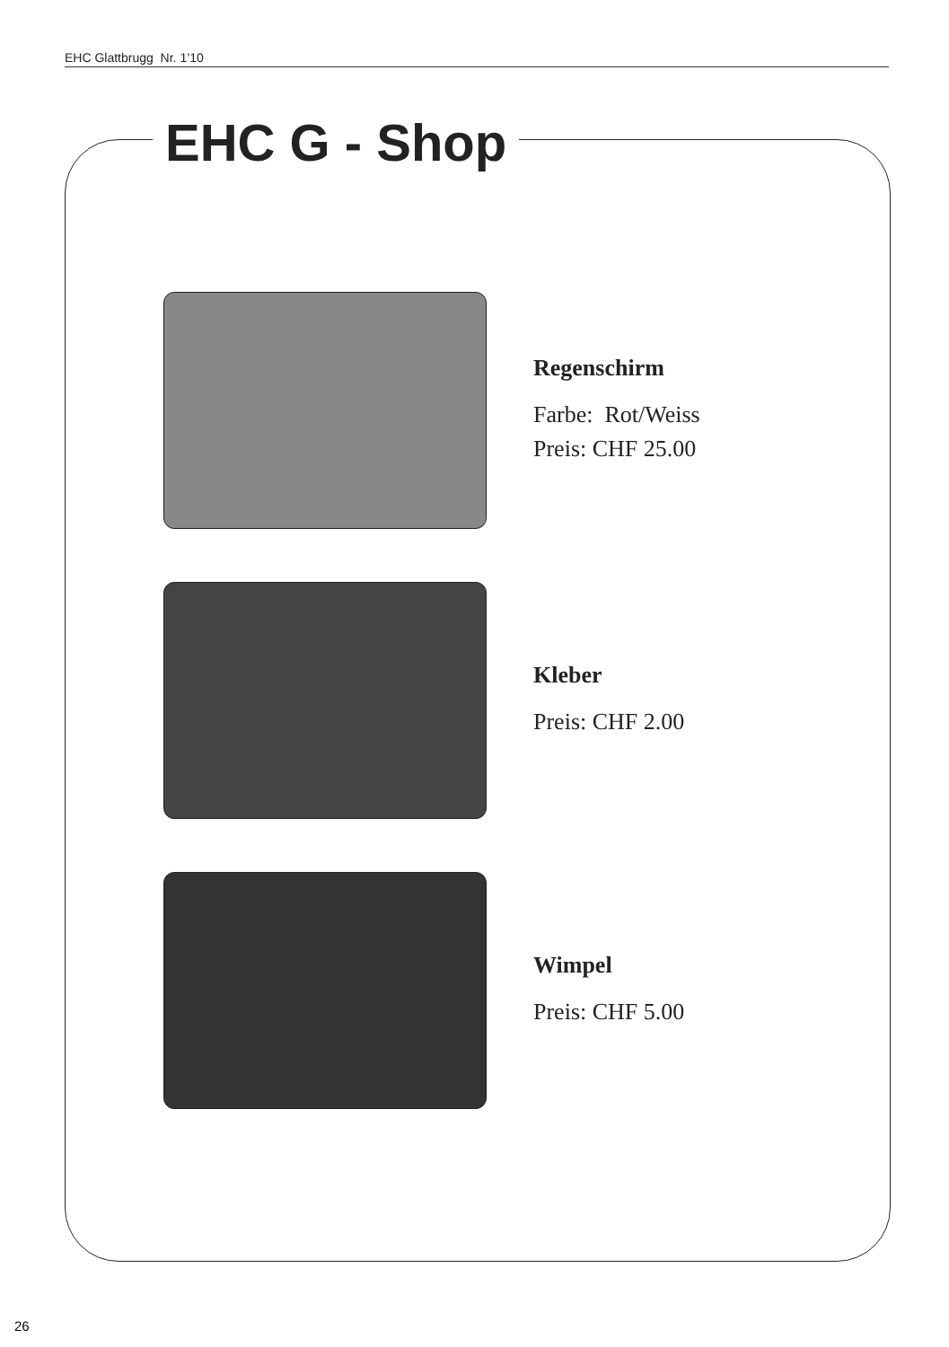EHC Glattbrugg Nr. 1’10
EHC G - Shop
Regenschirm
Farbe: Rot/Weiss
Preis: CHF 25.00
Kleber
Preis: CHF 2.00
Wimpel
Preis: CHF 5.00
26